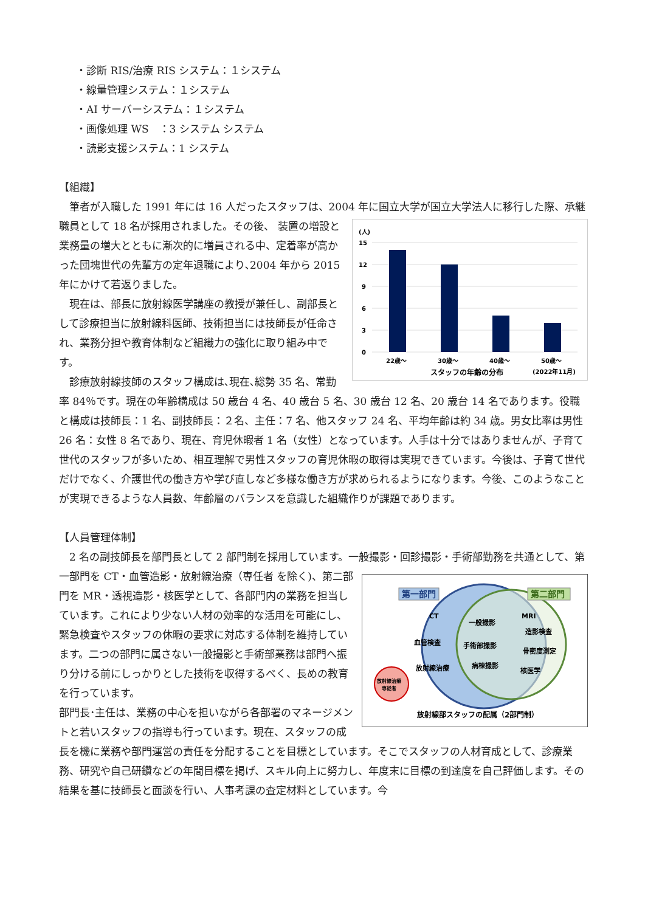・診断 RIS/治療 RIS システム：１システム
・線量管理システム：１システム
・AI サーバーシステム：１システム
・画像処理 WS　：3 システム システム
・読影支援システム：1 システム
【組織】
筆者が入職した 1991 年には 16 人だったスタッフは、2004 年に国立大学が国立大学法人に移行した際、承継職員として 18 名が採用されました。その後、
(人)
15
12
9
6
3
0
22歳～
30歳～
40歳～
50歳～
スタッフの年齢の分布
(2022年11月)
装置の増設と業務量の増大とともに漸次的に増員される中、定着率が高かった団塊世代の先輩方の定年退職により､2004 年から 2015 年にかけて若返りました。
現在は、部長に放射線医学講座の教授が兼任し、副部長として診療担当に放射線科医師、技術担当には技師長が任命され、業務分担や教育体制など組織力の強化に取り組み中です。
診療放射線技師のスタッフ構成は､現在､総勢 35 名、常勤率 84％です。現在の年齢構成は 50 歳台 4 名、40 歳台 5 名、30 歳台 12 名、20 歳台 14 名であります。役職と構成は技師長：1 名、副技師長：２名、主任：7 名、他スタッフ 24 名、平均年齢は約 34 歳。男女比率は男性 26 名：女性 8 名であり、現在、育児休暇者 1 名（女性）となっています。人手は十分ではありませんが、子育て世代のスタッフが多いため、相互理解で男性スタッフの育児休暇の取得は実現できています。今後は、子育て世代だけでなく、介護世代の働き方や学び直しなど多様な働き方が求められるようになります。今後、このようなことが実現できるような人員数、年齢層のバランスを意識した組織作りが課題であります。
【人員管理体制】
2 名の副技師長を部門長として 2 部門制を採用しています。一般撮影・回診撮影・手術部勤務を共通として、第一部門を CT・血管造影・放射線治療（専任者
第一部門
第二部門
CT
血管検査
放射線治療
一般撮影
手術部撮影
病棟撮影
MRI
造影検査
骨密度測定
核医学
放射線治療
専従者
放射線部スタッフの配属（2部門制）
を除く)、第二部門を MR・透視造影・核医学として、各部門内の業務を担当しています。これにより少ない人材の効率的な活用を可能にし、緊急検査やスタッフの休暇の要求に対応する体制を維持しています。二つの部門に属さない一般撮影と手術部業務は部門へ振り分ける前にしっかりとした技術を収得するべく、長めの教育を行っています。
部門長･主任は、業務の中心を担いながら各部署のマネージメントと若いスタッフの指導も行っています。現在、スタッフの成長を機に業務や部門運営の責任を分配することを目標としています。そこでスタッフの人材育成として、診療業務、研究や自己研鑽などの年間目標を掲げ、スキル向上に努力し、年度末に目標の到達度を自己評価します。その結果を基に技師長と面談を行い、人事考課の査定材料としています。今